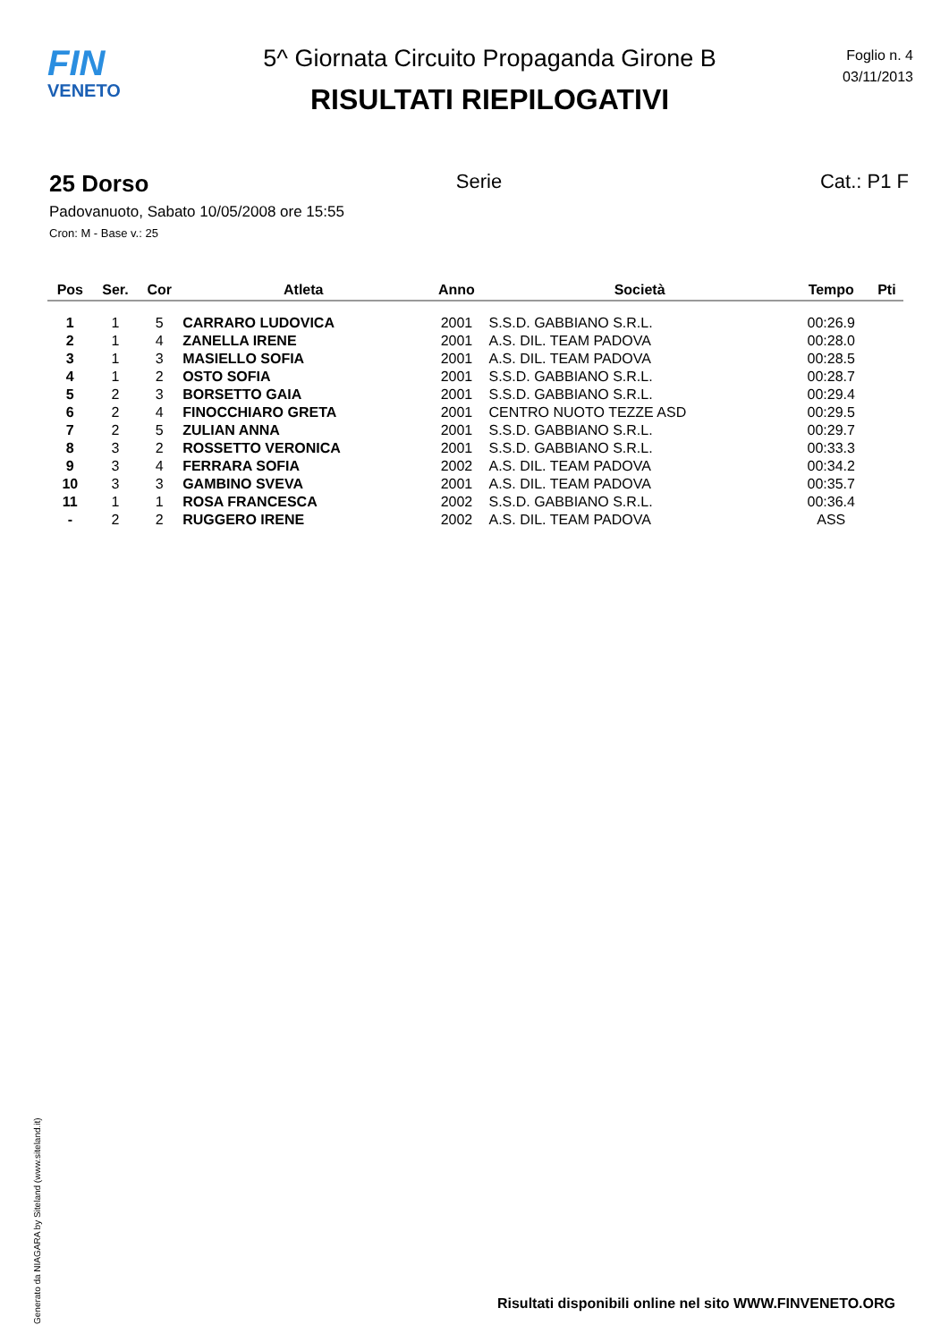FIN
VENETO
5^ Giornata Circuito Propaganda Girone B
RISULTATI RIEPILOGATIVI
Foglio n. 4
03/11/2013
25 Dorso Serie Cat.: P1 F
Padovanuoto, Sabato 10/05/2008 ore 15:55
Cron: M - Base v.: 25
| Pos | Ser. | Cor | Atleta | Anno | Società | Tempo | Pti |
| --- | --- | --- | --- | --- | --- | --- | --- |
| 1 | 1 | 5 | CARRARO LUDOVICA | 2001 | S.S.D. GABBIANO S.R.L. | 00:26.9 | |
| 2 | 1 | 4 | ZANELLA IRENE | 2001 | A.S. DIL. TEAM PADOVA | 00:28.0 | |
| 3 | 1 | 3 | MASIELLO SOFIA | 2001 | A.S. DIL. TEAM PADOVA | 00:28.5 | |
| 4 | 1 | 2 | OSTO SOFIA | 2001 | S.S.D. GABBIANO S.R.L. | 00:28.7 | |
| 5 | 2 | 3 | BORSETTO GAIA | 2001 | S.S.D. GABBIANO S.R.L. | 00:29.4 | |
| 6 | 2 | 4 | FINOCCHIARO GRETA | 2001 | CENTRO NUOTO TEZZE ASD | 00:29.5 | |
| 7 | 2 | 5 | ZULIAN ANNA | 2001 | S.S.D. GABBIANO S.R.L. | 00:29.7 | |
| 8 | 3 | 2 | ROSSETTO VERONICA | 2001 | S.S.D. GABBIANO S.R.L. | 00:33.3 | |
| 9 | 3 | 4 | FERRARA SOFIA | 2002 | A.S. DIL. TEAM PADOVA | 00:34.2 | |
| 10 | 3 | 3 | GAMBINO SVEVA | 2001 | A.S. DIL. TEAM PADOVA | 00:35.7 | |
| 11 | 1 | 1 | ROSA FRANCESCA | 2002 | S.S.D. GABBIANO S.R.L. | 00:36.4 | |
| - | 2 | 2 | RUGGERO IRENE | 2002 | A.S. DIL. TEAM PADOVA | ASS | |
Generato da NIAGARA by Siteland (www.siteland.it)
Risultati disponibili online nel sito WWW.FINVENETO.ORG